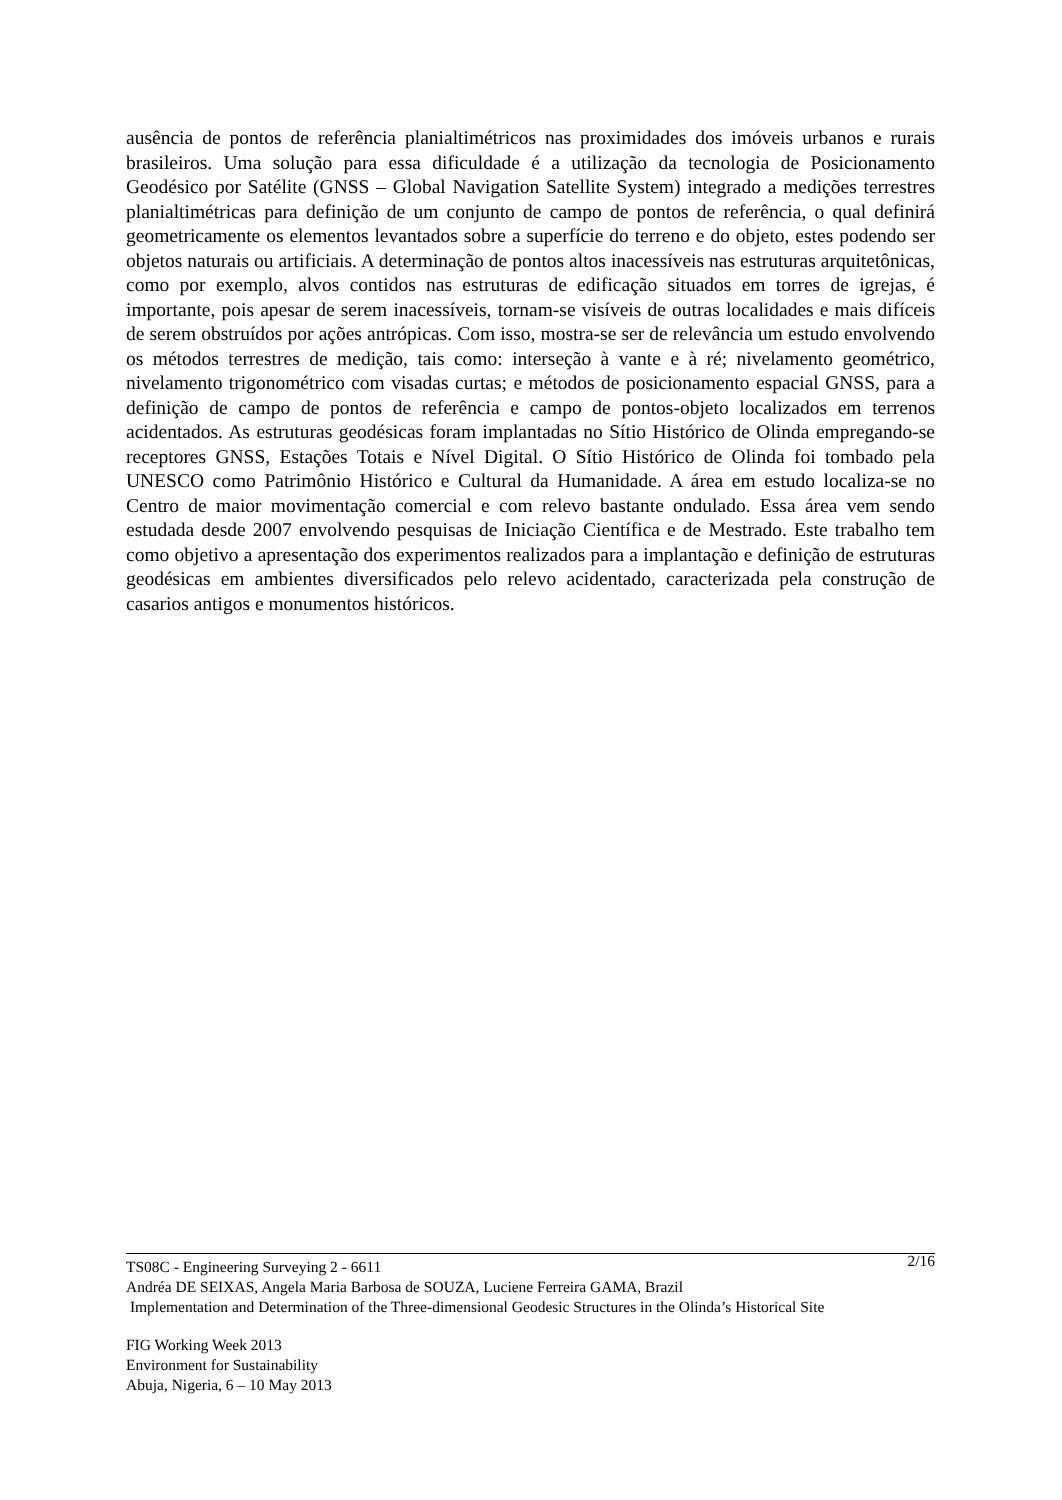ausência de pontos de referência planialtimétricos nas proximidades dos imóveis urbanos e rurais brasileiros. Uma solução para essa dificuldade é a utilização da tecnologia de Posicionamento Geodésico por Satélite (GNSS – Global Navigation Satellite System) integrado a medições terrestres planialtimétricas para definição de um conjunto de campo de pontos de referência, o qual definirá geometricamente os elementos levantados sobre a superfície do terreno e do objeto, estes podendo ser objetos naturais ou artificiais. A determinação de pontos altos inacessíveis nas estruturas arquitetônicas, como por exemplo, alvos contidos nas estruturas de edificação situados em torres de igrejas, é importante, pois apesar de serem inacessíveis, tornam-se visíveis de outras localidades e mais difíceis de serem obstruídos por ações antrópicas. Com isso, mostra-se ser de relevância um estudo envolvendo os métodos terrestres de medição, tais como: interseção à vante e à ré; nivelamento geométrico, nivelamento trigonométrico com visadas curtas; e métodos de posicionamento espacial GNSS, para a definição de campo de pontos de referência e campo de pontos-objeto localizados em terrenos acidentados. As estruturas geodésicas foram implantadas no Sítio Histórico de Olinda empregando-se receptores GNSS, Estações Totais e Nível Digital. O Sítio Histórico de Olinda foi tombado pela UNESCO como Patrimônio Histórico e Cultural da Humanidade. A área em estudo localiza-se no Centro de maior movimentação comercial e com relevo bastante ondulado. Essa área vem sendo estudada desde 2007 envolvendo pesquisas de Iniciação Científica e de Mestrado. Este trabalho tem como objetivo a apresentação dos experimentos realizados para a implantação e definição de estruturas geodésicas em ambientes diversificados pelo relevo acidentado, caracterizada pela construção de casarios antigos e monumentos históricos.
TS08C - Engineering Surveying 2 - 6611 2/16
Andréa DE SEIXAS, Angela Maria Barbosa de SOUZA, Luciene Ferreira GAMA, Brazil
Implementation and Determination of the Three-dimensional Geodesic Structures in the Olinda’s Historical Site
FIG Working Week 2013
Environment for Sustainability
Abuja, Nigeria, 6 – 10 May 2013